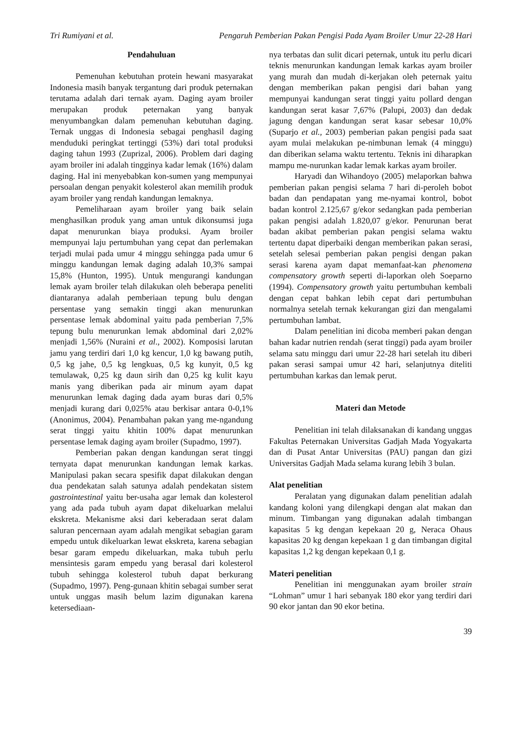Tri Rumiyani et al. Pengaruh Pemberian Pakan Pengisi Pada Ayam Broiler Umur 22-28 Hari
Pendahuluan
Pemenuhan kebutuhan protein hewani masyarakat Indonesia masih banyak tergantung dari produk peternakan terutama adalah dari ternak ayam. Daging ayam broiler merupakan produk peternakan yang banyak menyumbangkan dalam pemenuhan kebutuhan daging. Ternak unggas di Indonesia sebagai penghasil daging menduduki peringkat tertinggi (53%) dari total produksi daging tahun 1993 (Zuprizal, 2006). Problem dari daging ayam broiler ini adalah tingginya kadar lemak (16%) dalam daging. Hal ini menyebabkan kon-sumen yang mempunyai persoalan dengan penyakit kolesterol akan memilih produk ayam broiler yang rendah kandungan lemaknya.
Pemeliharaan ayam broiler yang baik selain menghasilkan produk yang aman untuk dikonsumsi juga dapat menurunkan biaya produksi. Ayam broiler mempunyai laju pertumbuhan yang cepat dan perlemakan terjadi mulai pada umur 4 minggu sehingga pada umur 6 minggu kandungan lemak daging adalah 10,3% sampai 15,8% (Hunton, 1995). Untuk mengurangi kandungan lemak ayam broiler telah dilakukan oleh beberapa peneliti diantaranya adalah pemberiaan tepung bulu dengan persentase yang semakin tinggi akan menurunkan persentase lemak abdominal yaitu pada pemberian 7,5% tepung bulu menurunkan lemak abdominal dari 2,02% menjadi 1,56% (Nuraini et al., 2002). Komposisi larutan jamu yang terdiri dari 1,0 kg kencur, 1,0 kg bawang putih, 0,5 kg jahe, 0,5 kg lengkuas, 0,5 kg kunyit, 0,5 kg temulawak, 0,25 kg daun sirih dan 0,25 kg kulit kayu manis yang diberikan pada air minum ayam dapat menurunkan lemak daging dada ayam buras dari 0,5% menjadi kurang dari 0,025% atau berkisar antara 0-0,1% (Anonimus, 2004). Penambahan pakan yang me-ngandung serat tinggi yaitu khitin 100% dapat menurunkan persentase lemak daging ayam broiler (Supadmo, 1997).
Pemberian pakan dengan kandungan serat tinggi ternyata dapat menurunkan kandungan lemak karkas. Manipulasi pakan secara spesifik dapat dilakukan dengan dua pendekatan salah satunya adalah pendekatan sistem gastrointestinal yaitu ber-usaha agar lemak dan kolesterol yang ada pada tubuh ayam dapat dikeluarkan melalui ekskreta. Mekanisme aksi dari keberadaan serat dalam saluran pencernaan ayam adalah mengikat sebagian garam empedu untuk dikeluarkan lewat ekskreta, karena sebagian besar garam empedu dikeluarkan, maka tubuh perlu mensintesis garam empedu yang berasal dari kolesterol tubuh sehingga kolesterol tubuh dapat berkurang (Supadmo, 1997). Peng-gunaan khitin sebagai sumber serat untuk unggas masih belum lazim digunakan karena ketersediaan-
nya terbatas dan sulit dicari peternak, untuk itu perlu dicari teknis menurunkan kandungan lemak karkas ayam broiler yang murah dan mudah di-kerjakan oleh peternak yaitu dengan memberikan pakan pengisi dari bahan yang mempunyai kandungan serat tinggi yaitu pollard dengan kandungan serat kasar 7,67% (Palupi, 2003) dan dedak jagung dengan kandungan serat kasar sebesar 10,0% (Suparjo et al., 2003) pemberian pakan pengisi pada saat ayam mulai melakukan pe-nimbunan lemak (4 minggu) dan diberikan selama waktu tertentu. Teknis ini diharapkan mampu me-nurunkan kadar lemak karkas ayam broiler.
Haryadi dan Wihandoyo (2005) melaporkan bahwa pemberian pakan pengisi selama 7 hari di-peroleh bobot badan dan pendapatan yang me-nyamai kontrol, bobot badan kontrol 2.125,67 g/ekor sedangkan pada pemberian pakan pengisi adalah 1.820,07 g/ekor. Penurunan berat badan akibat pemberian pakan pengisi selama waktu tertentu dapat diperbaiki dengan memberikan pakan serasi, setelah selesai pemberian pakan pengisi dengan pakan serasi karena ayam dapat memanfaat-kan phenomena compensatory growth seperti di-laporkan oleh Soeparno (1994). Compensatory growth yaitu pertumbuhan kembali dengan cepat bahkan lebih cepat dari pertumbuhan normalnya setelah ternak kekurangan gizi dan mengalami pertumbuhan lambat.
Dalam penelitian ini dicoba memberi pakan dengan bahan kadar nutrien rendah (serat tinggi) pada ayam broiler selama satu minggu dari umur 22-28 hari setelah itu diberi pakan serasi sampai umur 42 hari, selanjutnya diteliti pertumbuhan karkas dan lemak perut.
Materi dan Metode
Penelitian ini telah dilaksanakan di kandang unggas Fakultas Peternakan Universitas Gadjah Mada Yogyakarta dan di Pusat Antar Universitas (PAU) pangan dan gizi Universitas Gadjah Mada selama kurang lebih 3 bulan.
Alat penelitian
Peralatan yang digunakan dalam penelitian adalah kandang koloni yang dilengkapi dengan alat makan dan minum. Timbangan yang digunakan adalah timbangan kapasitas 5 kg dengan kepekaan 20 g, Neraca Ohaus kapasitas 20 kg dengan kepekaan 1 g dan timbangan digital kapasitas 1,2 kg dengan kepekaan 0,1 g.
Materi penelitian
Penelitian ini menggunakan ayam broiler strain “Lohman” umur 1 hari sebanyak 180 ekor yang terdiri dari 90 ekor jantan dan 90 ekor betina.
39